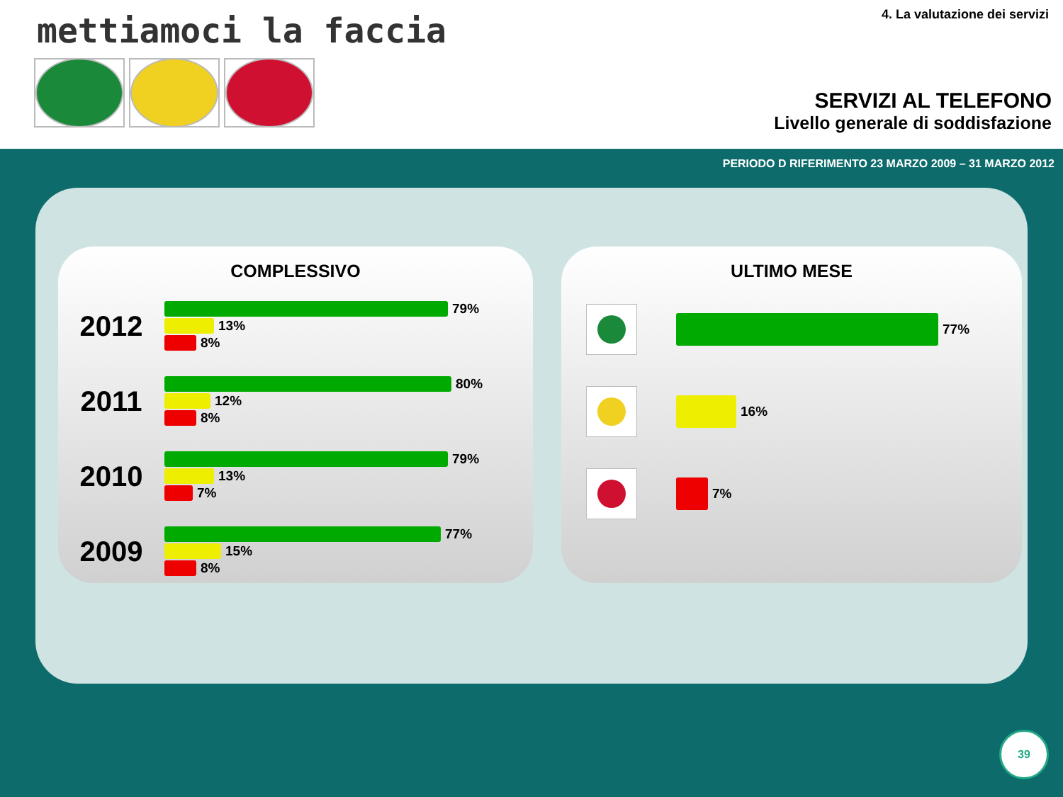mettiamoci la faccia 4. La valutazione dei servizi
SERVIZI AL TELEFONO
Livello generale di soddisfazione
PERIODO D RIFERIMENTO 23 MARZO 2009 – 31 MARZO 2012
COMPLESSIVO
2012
79%
13%
8%
2011
80%
12%
8%
2010
79%
13%
7%
2009
77%
15%
8%
ULTIMO MESE
77%
16%
7%
39